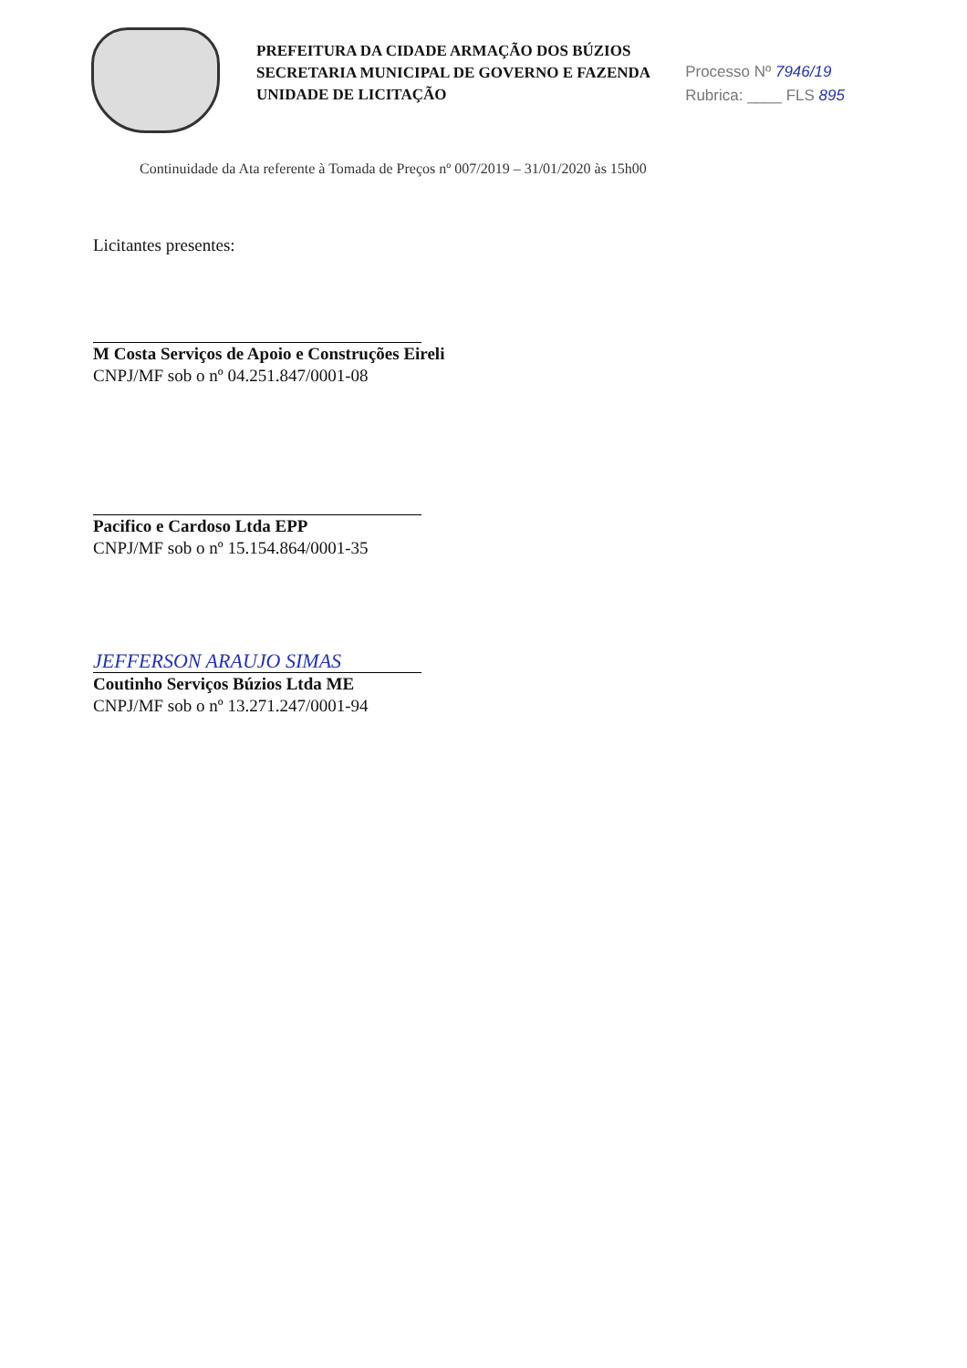PREFEITURA DA CIDADE ARMAÇÃO DOS BÚZIOS
SECRETARIA MUNICIPAL DE GOVERNO E FAZENDA
UNIDADE DE LICITAÇÃO
Processo Nº 7946/19
Rubrica: ____ FLS 895
Continuidade da Ata referente à Tomada de Preços nº 007/2019 – 31/01/2020 às 15h00
Licitantes presentes:
M Costa Serviços de Apoio e Construções Eireli
CNPJ/MF sob o nº 04.251.847/0001-08
Pacifico e Cardoso Ltda EPP
CNPJ/MF sob o nº 15.154.864/0001-35
JEFFERSON ARAUJO SIMAS
Coutinho Serviços Búzios Ltda ME
CNPJ/MF sob o nº 13.271.247/0001-94